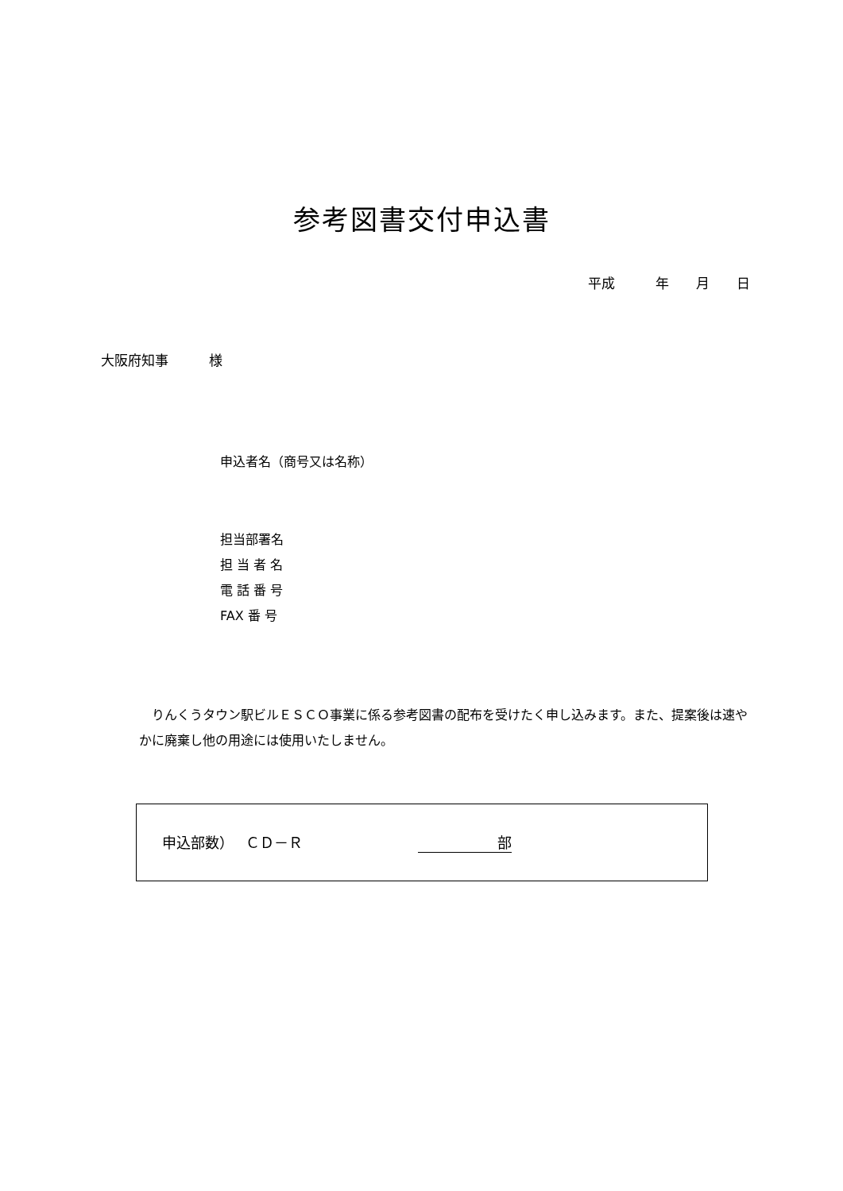参考図書交付申込書
平成　　　年　　月　　日
大阪府知事　　　様
申込者名（商号又は名称）
担当部署名
担 当 者 名
電 話 番 号
FAX 番 号
　りんくうタウン駅ビルＥＳＣＯ事業に係る参考図書の配布を受けたく申し込みます。また、提案後は速やかに廃棄し他の用途には使用いたしません。
申込部数）　 ＣＤ－Ｒ 部